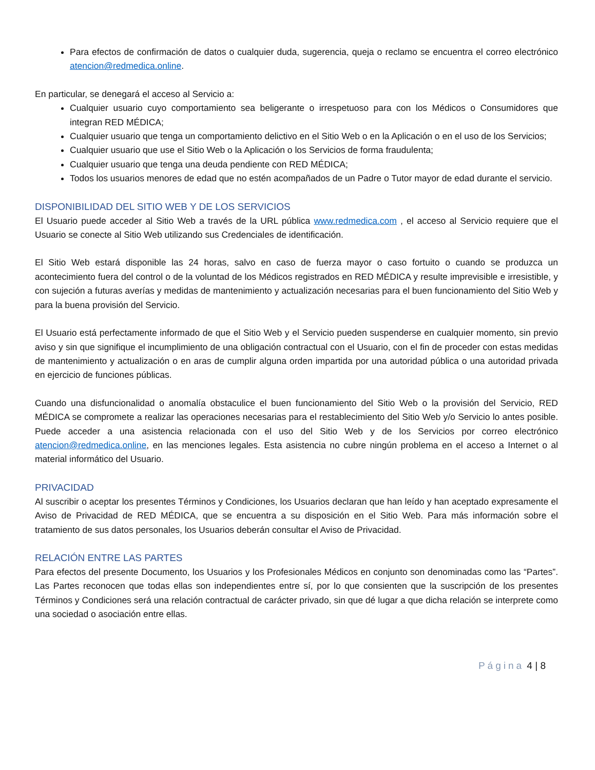Para efectos de confirmación de datos o cualquier duda, sugerencia, queja o reclamo se encuentra el correo electrónico atencion@redmedica.online.
En particular, se denegará el acceso al Servicio a:
Cualquier usuario cuyo comportamiento sea beligerante o irrespetuoso para con los Médicos o Consumidores que integran RED MÉDICA;
Cualquier usuario que tenga un comportamiento delictivo en el Sitio Web o en la Aplicación o en el uso de los Servicios;
Cualquier usuario que use el Sitio Web o la Aplicación o los Servicios de forma fraudulenta;
Cualquier usuario que tenga una deuda pendiente con RED MÉDICA;
Todos los usuarios menores de edad que no estén acompañados de un Padre o Tutor mayor de edad durante el servicio.
DISPONIBILIDAD DEL SITIO WEB Y DE LOS SERVICIOS
El Usuario puede acceder al Sitio Web a través de la URL pública www.redmedica.com , el acceso al Servicio requiere que el Usuario se conecte al Sitio Web utilizando sus Credenciales de identificación.
El Sitio Web estará disponible las 24 horas, salvo en caso de fuerza mayor o caso fortuito o cuando se produzca un acontecimiento fuera del control o de la voluntad de los Médicos registrados en RED MÉDICA y resulte imprevisible e irresistible, y con sujeción a futuras averías y medidas de mantenimiento y actualización necesarias para el buen funcionamiento del Sitio Web y para la buena provisión del Servicio.
El Usuario está perfectamente informado de que el Sitio Web y el Servicio pueden suspenderse en cualquier momento, sin previo aviso y sin que signifique el incumplimiento de una obligación contractual con el Usuario, con el fin de proceder con estas medidas de mantenimiento y actualización o en aras de cumplir alguna orden impartida por una autoridad pública o una autoridad privada en ejercicio de funciones públicas.
Cuando una disfuncionalidad o anomalía obstaculice el buen funcionamiento del Sitio Web o la provisión del Servicio, RED MÉDICA se compromete a realizar las operaciones necesarias para el restablecimiento del Sitio Web y/o Servicio lo antes posible. Puede acceder a una asistencia relacionada con el uso del Sitio Web y de los Servicios por correo electrónico atencion@redmedica.online, en las menciones legales. Esta asistencia no cubre ningún problema en el acceso a Internet o al material informático del Usuario.
PRIVACIDAD
Al suscribir o aceptar los presentes Términos y Condiciones, los Usuarios declaran que han leído y han aceptado expresamente el Aviso de Privacidad de RED MÉDICA, que se encuentra a su disposición en el Sitio Web. Para más información sobre el tratamiento de sus datos personales, los Usuarios deberán consultar el Aviso de Privacidad.
RELACIÓN ENTRE LAS PARTES
Para efectos del presente Documento, los Usuarios y los Profesionales Médicos en conjunto son denominadas como las “Partes”. Las Partes reconocen que todas ellas son independientes entre sí, por lo que consienten que la suscripción de los presentes Términos y Condiciones será una relación contractual de carácter privado, sin que dé lugar a que dicha relación se interprete como una sociedad o asociación entre ellas.
Página 4 | 8